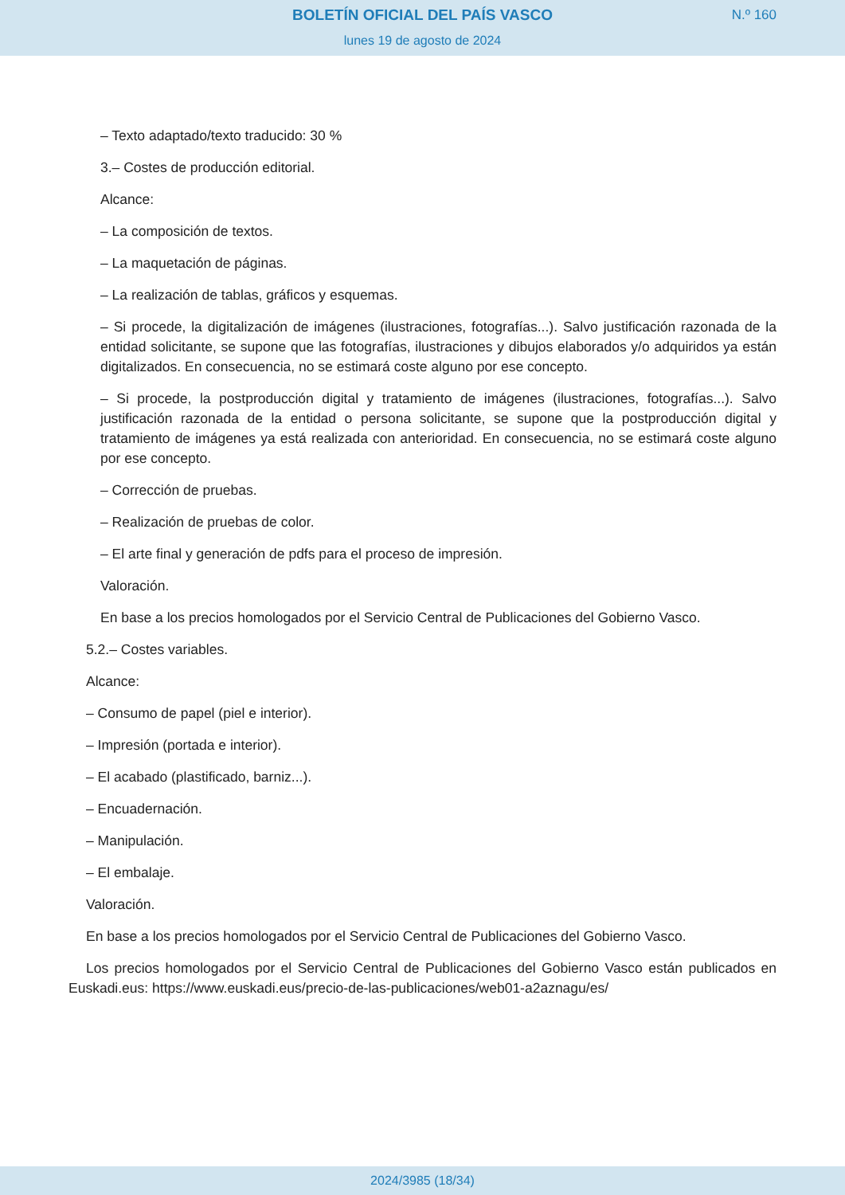BOLETÍN OFICIAL DEL PAÍS VASCO
N.º 160
lunes 19 de agosto de 2024
– Texto adaptado/texto traducido: 30 %
3.– Costes de producción editorial.
Alcance:
– La composición de textos.
– La maquetación de páginas.
– La realización de tablas, gráficos y esquemas.
– Si procede, la digitalización de imágenes (ilustraciones, fotografías...). Salvo justificación razonada de la entidad solicitante, se supone que las fotografías, ilustraciones y dibujos elaborados y/o adquiridos ya están digitalizados. En consecuencia, no se estimará coste alguno por ese concepto.
– Si procede, la postproducción digital y tratamiento de imágenes (ilustraciones, fotografías...). Salvo justificación razonada de la entidad o persona solicitante, se supone que la postproducción digital y tratamiento de imágenes ya está realizada con anterioridad. En consecuencia, no se estimará coste alguno por ese concepto.
– Corrección de pruebas.
– Realización de pruebas de color.
– El arte final y generación de pdfs para el proceso de impresión.
Valoración.
En base a los precios homologados por el Servicio Central de Publicaciones del Gobierno Vasco.
5.2.– Costes variables.
Alcance:
– Consumo de papel (piel e interior).
– Impresión (portada e interior).
– El acabado (plastificado, barniz...).
– Encuadernación.
– Manipulación.
– El embalaje.
Valoración.
En base a los precios homologados por el Servicio Central de Publicaciones del Gobierno Vasco.
Los precios homologados por el Servicio Central de Publicaciones del Gobierno Vasco están publicados en Euskadi.eus: https://www.euskadi.eus/precio-de-las-publicaciones/web01-a2aznagu/es/
2024/3985 (18/34)